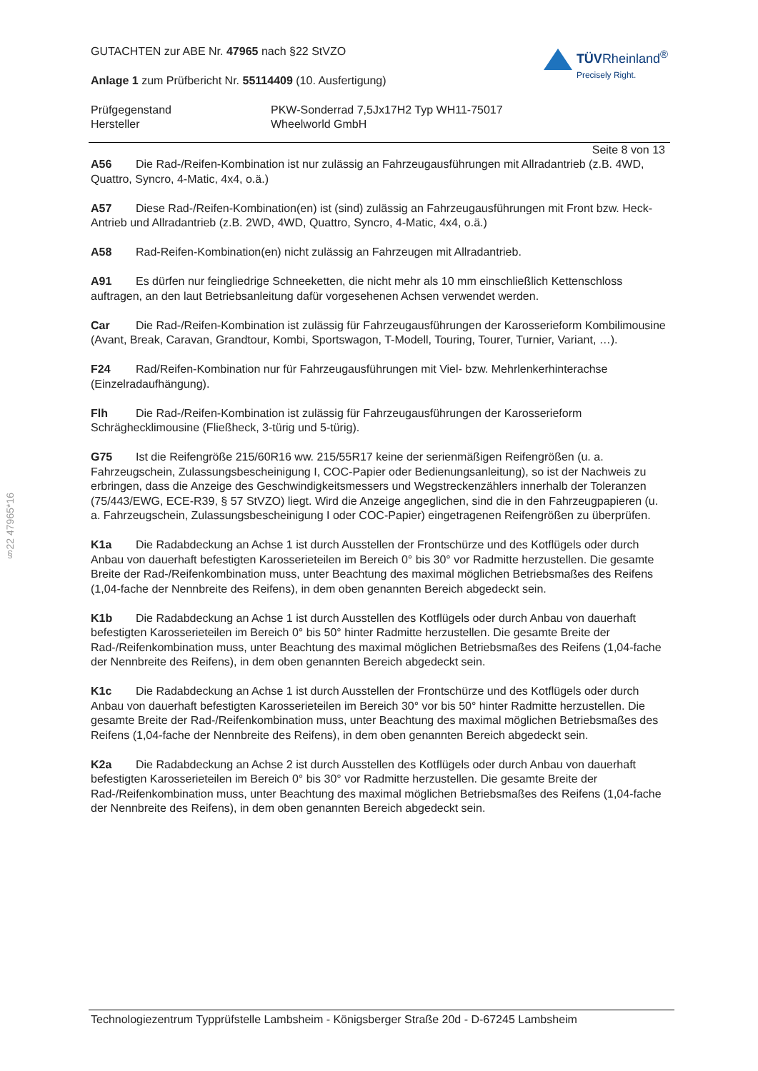§22 47965*16
GUTACHTEN zur ABE Nr. 47965 nach §22 StVZO
Anlage 1 zum Prüfbericht Nr. 55114409 (10. Ausfertigung)
TÜVRheinland<sup>®</sup>
Precisely Right.
Prüfgegenstand
PKW-Sonderrad 7,5Jx17H2 Typ WH11-75017
Hersteller
Wheelworld GmbH
Seite 8 von 13
A56 Die Rad-/Reifen-Kombination ist nur zulässig an Fahrzeugausführungen mit Allradantrieb (z.B. 4WD, Quattro, Syncro, 4-Matic, 4x4, o.ä.)
A57 Diese Rad-/Reifen-Kombination(en) ist (sind) zulässig an Fahrzeugausführungen mit Front bzw. Heck-Antrieb und Allradantrieb (z.B. 2WD, 4WD, Quattro, Syncro, 4-Matic, 4x4, o.ä.)
A58 Rad-Reifen-Kombination(en) nicht zulässig an Fahrzeugen mit Allradantrieb.
A91 Es dürfen nur feingliedrige Schneeketten, die nicht mehr als 10 mm einschließlich Kettenschloss auftragen, an den laut Betriebsanleitung dafür vorgesehenen Achsen verwendet werden.
Car Die Rad-/Reifen-Kombination ist zulässig für Fahrzeugausführungen der Karosserieform Kombilimousine (Avant, Break, Caravan, Grandtour, Kombi, Sportswagon, T-Modell, Touring, Tourer, Turnier, Variant, …).
F24 Rad/Reifen-Kombination nur für Fahrzeugausführungen mit Viel- bzw. Mehrlenkerhinterachse (Einzelradaufhängung).
Flh Die Rad-/Reifen-Kombination ist zulässig für Fahrzeugausführungen der Karosserieform Schräghecklimousine (Fließheck, 3-türig und 5-türig).
G75 Ist die Reifengröße 215/60R16 ww. 215/55R17 keine der serienmäßigen Reifengrößen (u. a. Fahrzeugschein, Zulassungsbescheinigung I, COC-Papier oder Bedienungsanleitung), so ist der Nachweis zu erbringen, dass die Anzeige des Geschwindigkeitsmessers und Wegstreckenzählers innerhalb der Toleranzen (75/443/EWG, ECE-R39, § 57 StVZO) liegt. Wird die Anzeige angeglichen, sind die in den Fahrzeugpapieren (u. a. Fahrzeugschein, Zulassungsbescheinigung I oder COC-Papier) eingetragenen Reifengrößen zu überprüfen.
K1a Die Radabdeckung an Achse 1 ist durch Ausstellen der Frontschürze und des Kotflügels oder durch Anbau von dauerhaft befestigten Karosserieteilen im Bereich 0° bis 30° vor Radmitte herzustellen. Die gesamte Breite der Rad-/Reifenkombination muss, unter Beachtung des maximal möglichen Betriebsmaßes des Reifens (1,04-fache der Nennbreite des Reifens), in dem oben genannten Bereich abgedeckt sein.
K1b Die Radabdeckung an Achse 1 ist durch Ausstellen des Kotflügels oder durch Anbau von dauerhaft befestigten Karosserieteilen im Bereich 0° bis 50° hinter Radmitte herzustellen. Die gesamte Breite der Rad-/Reifenkombination muss, unter Beachtung des maximal möglichen Betriebsmaßes des Reifens (1,04-fache der Nennbreite des Reifens), in dem oben genannten Bereich abgedeckt sein.
K1c Die Radabdeckung an Achse 1 ist durch Ausstellen der Frontschürze und des Kotflügels oder durch Anbau von dauerhaft befestigten Karosserieteilen im Bereich 30° vor bis 50° hinter Radmitte herzustellen. Die gesamte Breite der Rad-/Reifenkombination muss, unter Beachtung des maximal möglichen Betriebsmaßes des Reifens (1,04-fache der Nennbreite des Reifens), in dem oben genannten Bereich abgedeckt sein.
K2a Die Radabdeckung an Achse 2 ist durch Ausstellen des Kotflügels oder durch Anbau von dauerhaft befestigten Karosserieteilen im Bereich 0° bis 30° vor Radmitte herzustellen. Die gesamte Breite der Rad-/Reifenkombination muss, unter Beachtung des maximal möglichen Betriebsmaßes des Reifens (1,04-fache der Nennbreite des Reifens), in dem oben genannten Bereich abgedeckt sein.
Technologiezentrum Typprüfstelle Lambsheim - Königsberger Straße 20d - D-67245 Lambsheim